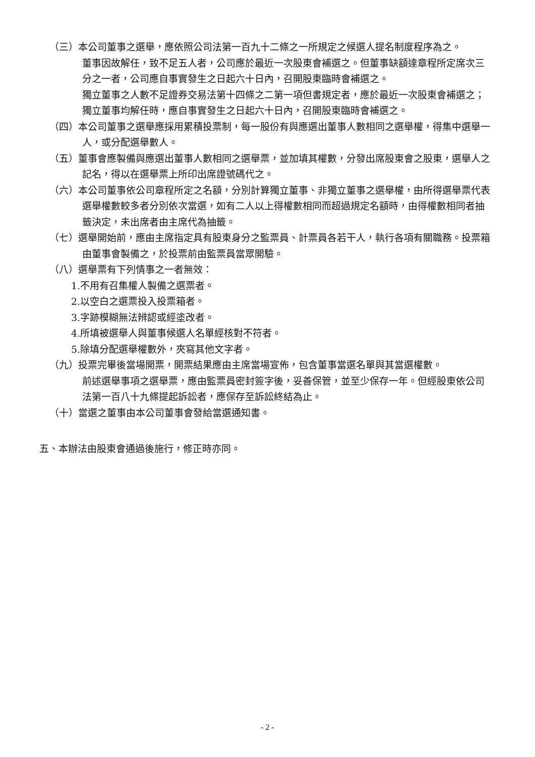（三）本公司董事之選舉，應依照公司法第一百九十二條之一所規定之候選人提名制度程序為之。
董事因故解任，致不足五人者，公司應於最近一次股東會補選之。但董事缺額達章程所定席次三分之一者，公司應自事實發生之日起六十日內，召開股東臨時會補選之。
獨立董事之人數不足證券交易法第十四條之二第一項但書規定者，應於最近一次股東會補選之；獨立董事均解任時，應自事實發生之日起六十日內，召開股東臨時會補選之。
（四）本公司董事之選舉應採用累積投票制，每一股份有與應選出董事人數相同之選舉權，得集中選舉一人，或分配選舉數人。
（五）董事會應製備與應選出董事人數相同之選舉票，並加填其權數，分發出席股東會之股東，選舉人之記名，得以在選舉票上所印出席證號碼代之。
（六）本公司董事依公司章程所定之名額，分別計算獨立董事、非獨立董事之選舉權，由所得選舉票代表選舉權數較多者分別依次當選，如有二人以上得權數相同而超過規定名額時，由得權數相同者抽籤決定，未出席者由主席代為抽籤。
（七）選舉開始前，應由主席指定具有股東身分之監票員、計票員各若干人，執行各項有關職務。投票箱由董事會製備之，於投票前由監票員當眾開驗。
（八）選舉票有下列情事之一者無效：
1.不用有召集權人製備之選票者。
2.以空白之選票投入投票箱者。
3.字跡模糊無法辨認或經塗改者。
4.所填被選舉人與董事候選人名單經核對不符者。
5.除填分配選舉權數外，夾寫其他文字者。
（九）投票完畢後當場開票，開票結果應由主席當場宣佈，包含董事當選名單與其當選權數。
前述選舉事項之選舉票，應由監票員密封簽字後，妥善保管，並至少保存一年。但經股東依公司法第一百八十九條提起訴訟者，應保存至訴訟終結為止。
（十）當選之董事由本公司董事會發給當選通知書。
五、本辦法由股東會通過後施行，修正時亦同。
- 2 -